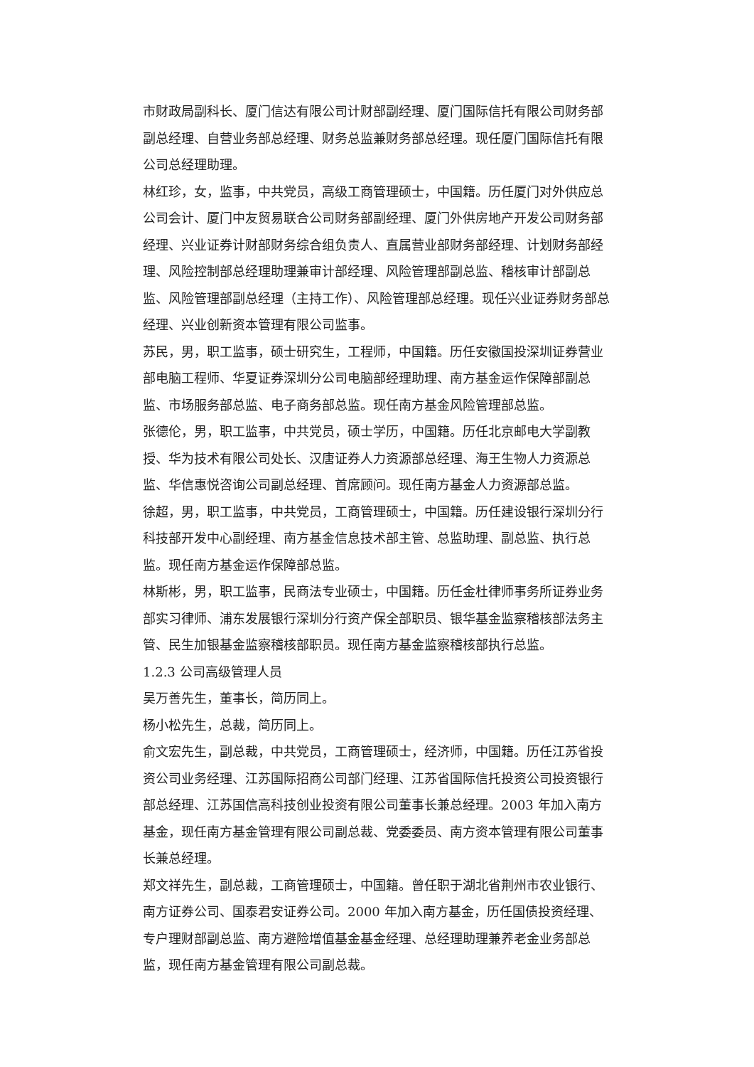市财政局副科长、厦门信达有限公司计财部副经理、厦门国际信托有限公司财务部副总经理、自营业务部总经理、财务总监兼财务部总经理。现任厦门国际信托有限公司总经理助理。
林红珍，女，监事，中共党员，高级工商管理硕士，中国籍。历任厦门对外供应总公司会计、厦门中友贸易联合公司财务部副经理、厦门外供房地产开发公司财务部经理、兴业证券计财部财务综合组负责人、直属营业部财务部经理、计划财务部经理、风险控制部总经理助理兼审计部经理、风险管理部副总监、稽核审计部副总监、风险管理部副总经理（主持工作）、风险管理部总经理。现任兴业证券财务部总经理、兴业创新资本管理有限公司监事。
苏民，男，职工监事，硕士研究生，工程师，中国籍。历任安徽国投深圳证券营业部电脑工程师、华夏证券深圳分公司电脑部经理助理、南方基金运作保障部副总监、市场服务部总监、电子商务部总监。现任南方基金风险管理部总监。
张德伦，男，职工监事，中共党员，硕士学历，中国籍。历任北京邮电大学副教授、华为技术有限公司处长、汉唐证券人力资源部总经理、海王生物人力资源总监、华信惠悦咨询公司副总经理、首席顾问。现任南方基金人力资源部总监。
徐超，男，职工监事，中共党员，工商管理硕士，中国籍。历任建设银行深圳分行科技部开发中心副经理、南方基金信息技术部主管、总监助理、副总监、执行总监。现任南方基金运作保障部总监。
林斯彬，男，职工监事，民商法专业硕士，中国籍。历任金杜律师事务所证券业务部实习律师、浦东发展银行深圳分行资产保全部职员、银华基金监察稽核部法务主管、民生加银基金监察稽核部职员。现任南方基金监察稽核部执行总监。
1.2.3 公司高级管理人员
吴万善先生，董事长，简历同上。
杨小松先生，总裁，简历同上。
俞文宏先生，副总裁，中共党员，工商管理硕士，经济师，中国籍。历任江苏省投资公司业务经理、江苏国际招商公司部门经理、江苏省国际信托投资公司投资银行部总经理、江苏国信高科技创业投资有限公司董事长兼总经理。2003 年加入南方基金，现任南方基金管理有限公司副总裁、党委委员、南方资本管理有限公司董事长兼总经理。
郑文祥先生，副总裁，工商管理硕士，中国籍。曾任职于湖北省荆州市农业银行、南方证券公司、国泰君安证券公司。2000 年加入南方基金，历任国债投资经理、专户理财部副总监、南方避险增值基金基金经理、总经理助理兼养老金业务部总监，现任南方基金管理有限公司副总裁。